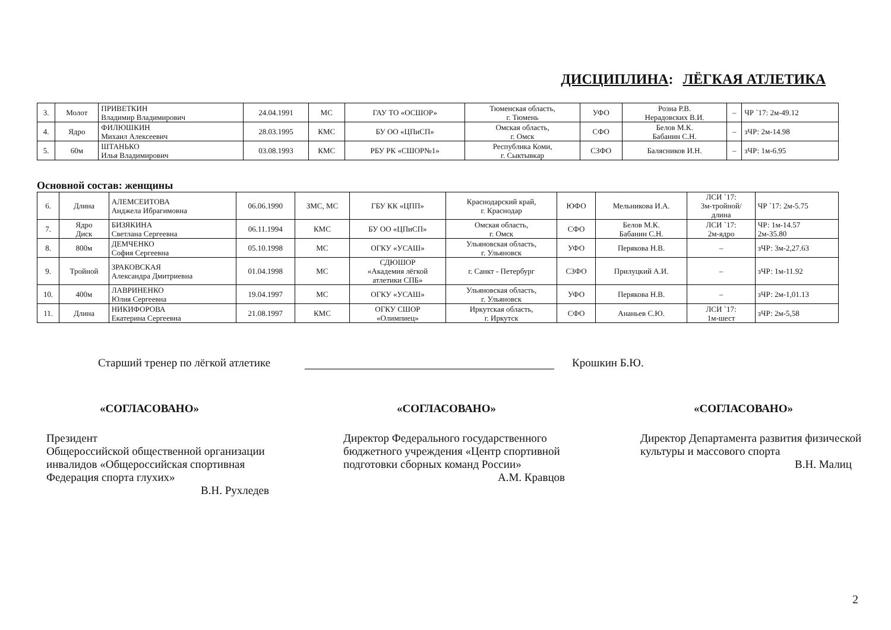ДИСЦИПЛИНА: ЛЁГКАЯ АТЛЕТИКА
| 3. | Молот | ПРИВЕТКИН Владимир Владимирович | 24.04.1991 | МС | ГАУ ТО «ОСШОР» | Тюменская область, г. Тюмень | УФО | Розна Р.В. Нерадовских В.И. | – | ЧР `17: 2м-49.12 |
| 4. | Ядро | ФИЛЮШКИН Михаил Алексеевич | 28.03.1995 | КМС | БУ ОО «ЦПиСП» | Омская область, г. Омск | СФО | Белов М.К. Бабанин С.Н. | – | зЧР: 2м-14.98 |
| 5. | 60м | ШТАНЬКО Илья Владимирович | 03.08.1993 | КМС | РБУ РК «СШОР№1» | Республика Коми, г. Сыктывкар | СЗФО | Балясников И.Н. | – | зЧР: 1м-6.95 |
Основной состав: женщины
| 6. | Длина | АЛЕМСЕИТОВА Анджела Ибрагимовна | 06.06.1990 | ЗМС, МС | ГБУ КК «ЦПП» | Краснодарский край, г. Краснодар | ЮФО | Мельникова И.А. | ЛСИ `17: 3м-тройной/ длина | ЧР `17: 2м-5.75 |
| 7. | Ядро Диск | БИЗЯКИНА Светлана Сергеевна | 06.11.1994 | КМС | БУ ОО «ЦПиСП» | Омская область, г. Омск | СФО | Белов М.К. Бабанин С.Н. | ЛСИ `17: 2м-ядро | ЧР: 1м-14.57 2м-35.80 |
| 8. | 800м | ДЕМЧЕНКО София Сергеевна | 05.10.1998 | МС | ОГКУ «УСАШ» | Ульяновская область, г. Ульяновск | УФО | Перякова Н.В. | – | зЧР: 3м-2,27.63 |
| 9. | Тройной | ЗРАКОВСКАЯ Александра Дмитриевна | 01.04.1998 | МС | СДЮШОР «Академия лёгкой атлетики СПБ» | г. Санкт - Петербург | СЗФО | Прилуцкий А.И. | – | зЧР: 1м-11.92 |
| 10. | 400м | ЛАВРИНЕНКО Юлия Сергеевна | 19.04.1997 | МС | ОГКУ «УСАШ» | Ульяновская область, г. Ульяновск | УФО | Перякова Н.В. | – | зЧР: 2м-1,01.13 |
| 11. | Длина | НИКИФОРОВА Екатерина Сергеевна | 21.08.1997 | КМС | ОГКУ СШОР «Олимпиец» | Иркутская область, г. Иркутск | СФО | Ананьев С.Ю. | ЛСИ `17: 1м-шест | зЧР: 2м-5,58 |
Старший тренер по лёгкой атлетике Крошкин Б.Ю.
«СОГЛАСОВАНО»
Президент
Общероссийской общественной организации инвалидов «Общероссийская спортивная Федерация спорта глухих»
В.Н. Рухледев
«СОГЛАСОВАНО»
Директор Федерального государственного бюджетного учреждения «Центр спортивной подготовки сборных команд России»
А.М. Кравцов
«СОГЛАСОВАНО»
Директор Департамента развития физической культуры и массового спорта
В.Н. Малиц
2